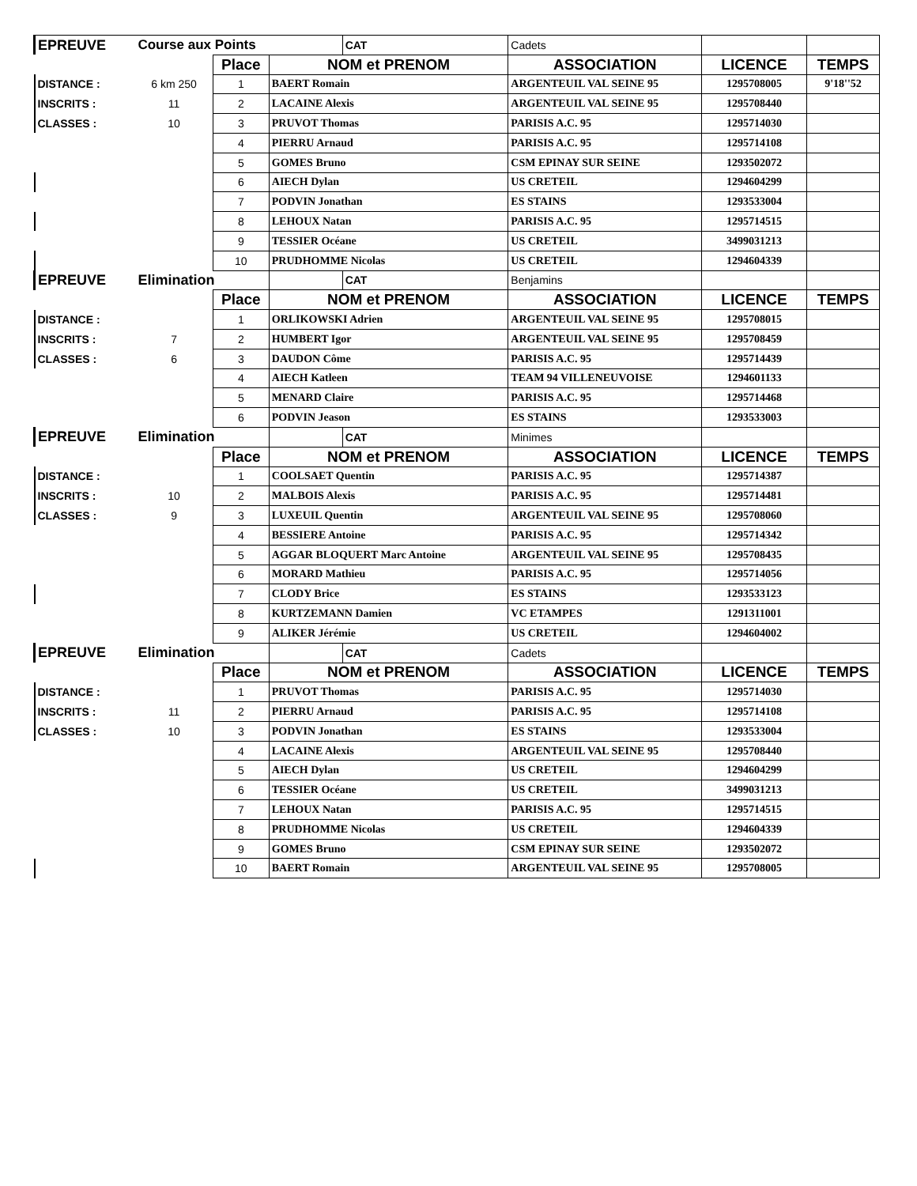| EPREUVE | Course aux Points | | | CAT | Cadets | | |
| | | Place | NOM et PRENOM | | ASSOCIATION | LICENCE | TEMPS |
| DISTANCE : | 6 km 250 | 1 | BAERT Romain | | ARGENTEUIL VAL SEINE 95 | 1295708005 | 9'18''52 |
| INSCRITS : | 11 | 2 | LACAINE Alexis | | ARGENTEUIL VAL SEINE 95 | 1295708440 | |
| CLASSES : | 10 | 3 | PRUVOT Thomas | | PARISIS A.C. 95 | 1295714030 | |
| | | 4 | PIERRU Arnaud | | PARISIS A.C. 95 | 1295714108 | |
| | | 5 | GOMES Bruno | | CSM EPINAY SUR SEINE | 1293502072 | |
| | | 6 | AIECH Dylan | | US CRETEIL | 1294604299 | |
| | | 7 | PODVIN Jonathan | | ES STAINS | 1293533004 | |
| | | 8 | LEHOUX Natan | | PARISIS A.C. 95 | 1295714515 | |
| | | 9 | TESSIER Océane | | US CRETEIL | 3499031213 | |
| | | 10 | PRUDHOMME Nicolas | | US CRETEIL | 1294604339 | |
| EPREUVE | Elimination | | | CAT | Benjamins | | |
| | | Place | NOM et PRENOM | | ASSOCIATION | LICENCE | TEMPS |
| DISTANCE : | | 1 | ORLIKOWSKI Adrien | | ARGENTEUIL VAL SEINE 95 | 1295708015 | |
| INSCRITS : | 7 | 2 | HUMBERT Igor | | ARGENTEUIL VAL SEINE 95 | 1295708459 | |
| CLASSES : | 6 | 3 | DAUDON Côme | | PARISIS A.C. 95 | 1295714439 | |
| | | 4 | AIECH Katleen | | TEAM 94 VILLENEUVOISE | 1294601133 | |
| | | 5 | MENARD Claire | | PARISIS A.C. 95 | 1295714468 | |
| | | 6 | PODVIN Jeason | | ES STAINS | 1293533003 | |
| EPREUVE | Elimination | | | CAT | Minimes | | |
| | | Place | NOM et PRENOM | | ASSOCIATION | LICENCE | TEMPS |
| DISTANCE : | | 1 | COOLSAET Quentin | | PARISIS A.C. 95 | 1295714387 | |
| INSCRITS : | 10 | 2 | MALBOIS Alexis | | PARISIS A.C. 95 | 1295714481 | |
| CLASSES : | 9 | 3 | LUXEUIL Quentin | | ARGENTEUIL VAL SEINE 95 | 1295708060 | |
| | | 4 | BESSIERE Antoine | | PARISIS A.C. 95 | 1295714342 | |
| | | 5 | AGGAR BLOQUERT Marc Antoine | | ARGENTEUIL VAL SEINE 95 | 1295708435 | |
| | | 6 | MORARD Mathieu | | PARISIS A.C. 95 | 1295714056 | |
| | | 7 | CLODY Brice | | ES STAINS | 1293533123 | |
| | | 8 | KURTZEMANN Damien | | VC ETAMPES | 1291311001 | |
| | | 9 | ALIKER Jérémie | | US CRETEIL | 1294604002 | |
| EPREUVE | Elimination | | | CAT | Cadets | | |
| | | Place | NOM et PRENOM | | ASSOCIATION | LICENCE | TEMPS |
| DISTANCE : | | 1 | PRUVOT Thomas | | PARISIS A.C. 95 | 1295714030 | |
| INSCRITS : | 11 | 2 | PIERRU Arnaud | | PARISIS A.C. 95 | 1295714108 | |
| CLASSES : | 10 | 3 | PODVIN Jonathan | | ES STAINS | 1293533004 | |
| | | 4 | LACAINE Alexis | | ARGENTEUIL VAL SEINE 95 | 1295708440 | |
| | | 5 | AIECH Dylan | | US CRETEIL | 1294604299 | |
| | | 6 | TESSIER Océane | | US CRETEIL | 3499031213 | |
| | | 7 | LEHOUX Natan | | PARISIS A.C. 95 | 1295714515 | |
| | | 8 | PRUDHOMME Nicolas | | US CRETEIL | 1294604339 | |
| | | 9 | GOMES Bruno | | CSM EPINAY SUR SEINE | 1293502072 | |
| | | 10 | BAERT Romain | | ARGENTEUIL VAL SEINE 95 | 1295708005 | |